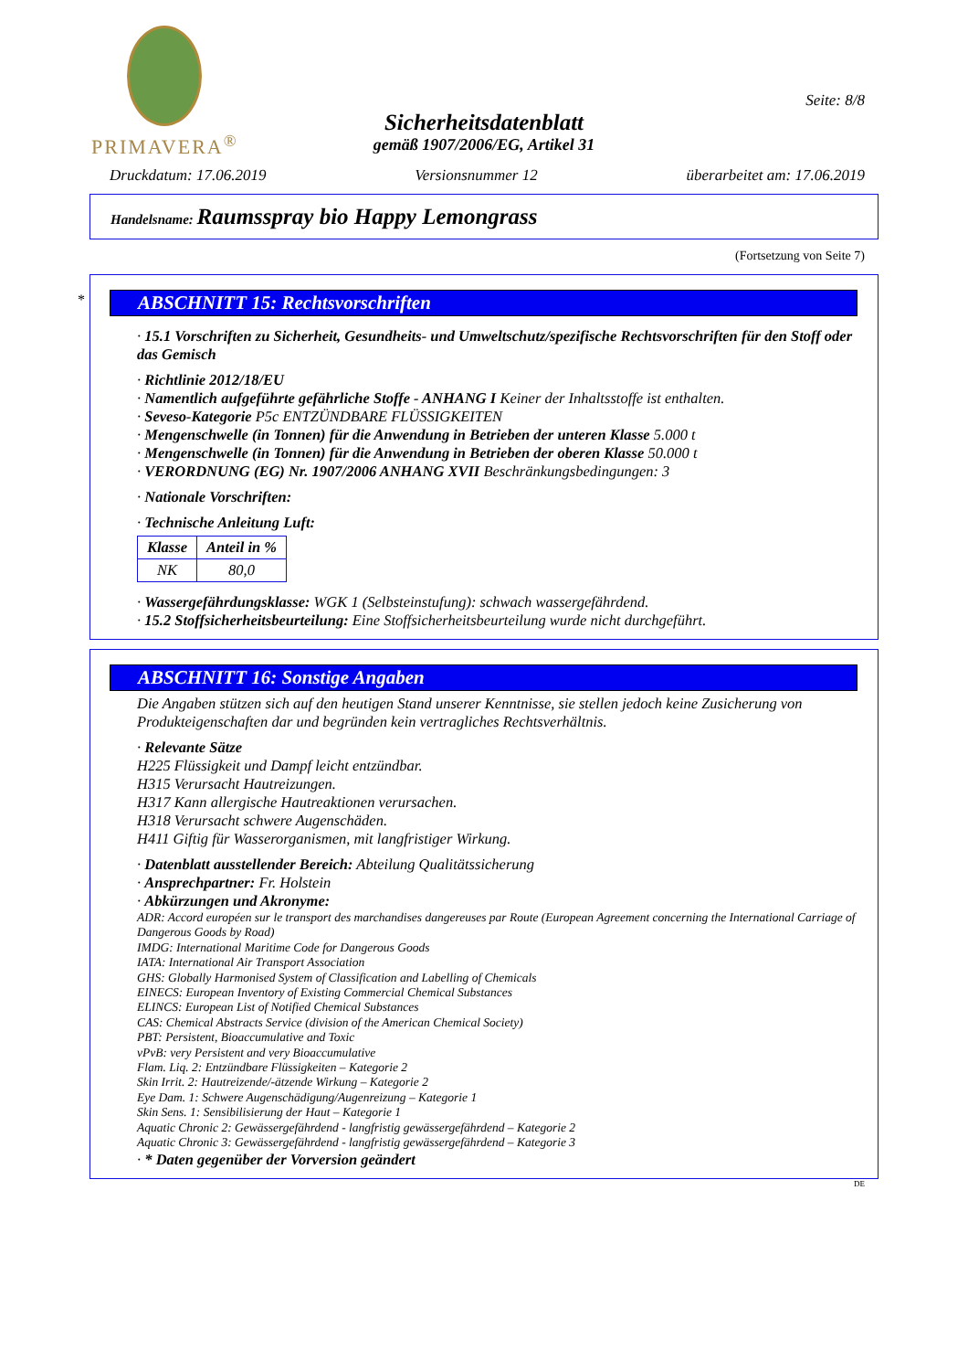PRIMAVERA<sup>®</sup>
Sicherheitsdatenblatt
gemäß 1907/2006/EG, Artikel 31
Seite: 8/8
Druckdatum: 17.06.2019 Versionsnummer 12 überarbeitet am: 17.06.2019
Handelsname: Raumsspray bio Happy Lemongrass
(Fortsetzung von Seite 7)
*
ABSCHNITT 15: Rechtsvorschriften
· 15.1 Vorschriften zu Sicherheit, Gesundheits- und Umweltschutz/spezifische Rechtsvorschriften für den Stoff oder das Gemisch
· Richtlinie 2012/18/EU
· Namentlich aufgeführte gefährliche Stoffe - ANHANG I Keiner der Inhaltsstoffe ist enthalten.
· Seveso-Kategorie P5c ENTZÜNDBARE FLÜSSIGKEITEN
· Mengenschwelle (in Tonnen) für die Anwendung in Betrieben der unteren Klasse 5.000 t
· Mengenschwelle (in Tonnen) für die Anwendung in Betrieben der oberen Klasse 50.000 t
· VERORDNUNG (EG) Nr. 1907/2006 ANHANG XVII Beschränkungsbedingungen: 3
· Nationale Vorschriften:
· Technische Anleitung Luft:
| Klasse | Anteil in % |
| --- | --- |
| NK | 80,0 |
· Wassergefährdungsklasse: WGK 1 (Selbsteinstufung): schwach wassergefährdend.
· 15.2 Stoffsicherheitsbeurteilung: Eine Stoffsicherheitsbeurteilung wurde nicht durchgeführt.
ABSCHNITT 16: Sonstige Angaben
Die Angaben stützen sich auf den heutigen Stand unserer Kenntnisse, sie stellen jedoch keine Zusicherung von Produkteigenschaften dar und begründen kein vertragliches Rechtsverhältnis.
· Relevante Sätze
H225 Flüssigkeit und Dampf leicht entzündbar.
H315 Verursacht Hautreizungen.
H317 Kann allergische Hautreaktionen verursachen.
H318 Verursacht schwere Augenschäden.
H411 Giftig für Wasserorganismen, mit langfristiger Wirkung.
· Datenblatt ausstellender Bereich: Abteilung Qualitätssicherung
· Ansprechpartner: Fr. Holstein
· Abkürzungen und Akronyme:
ADR: Accord européen sur le transport des marchandises dangereuses par Route (European Agreement concerning the International Carriage of Dangerous Goods by Road)
IMDG: International Maritime Code for Dangerous Goods
IATA: International Air Transport Association
GHS: Globally Harmonised System of Classification and Labelling of Chemicals
EINECS: European Inventory of Existing Commercial Chemical Substances
ELINCS: European List of Notified Chemical Substances
CAS: Chemical Abstracts Service (division of the American Chemical Society)
PBT: Persistent, Bioaccumulative and Toxic
vPvB: very Persistent and very Bioaccumulative
Flam. Liq. 2: Entzündbare Flüssigkeiten – Kategorie 2
Skin Irrit. 2: Hautreizende/-ätzende Wirkung – Kategorie 2
Eye Dam. 1: Schwere Augenschädigung/Augenreizung – Kategorie 1
Skin Sens. 1: Sensibilisierung der Haut – Kategorie 1
Aquatic Chronic 2: Gewässergefährdend - langfristig gewässergefährdend – Kategorie 2
Aquatic Chronic 3: Gewässergefährdend - langfristig gewässergefährdend – Kategorie 3
· * Daten gegenüber der Vorversion geändert
DE